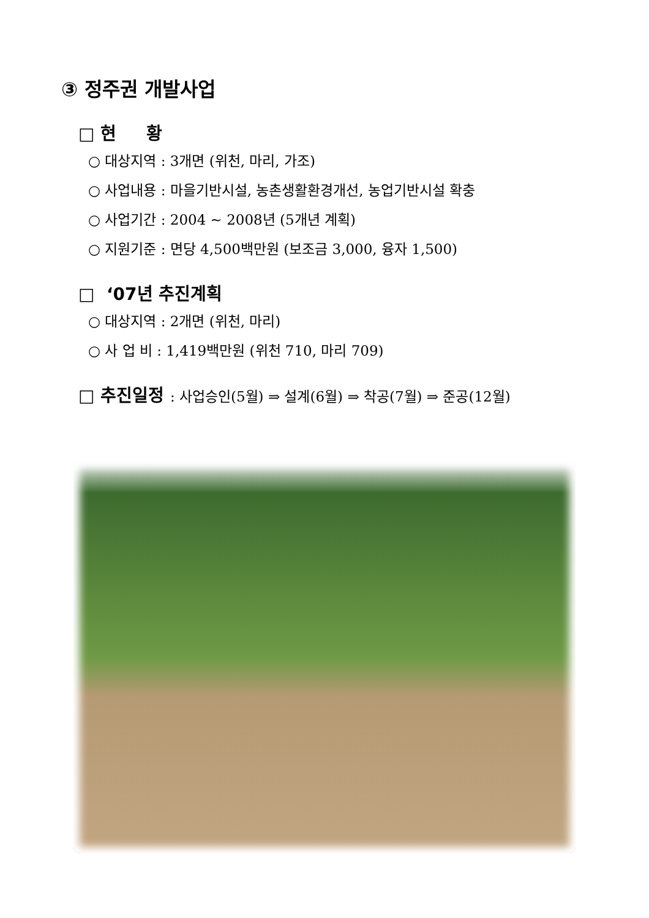③ 정주권 개발사업
□ 현 황
○ 대상지역 : 3개면 (위천, 마리, 가조)
○ 사업내용 : 마을기반시설, 농촌생활환경개선, 농업기반시설 확충
○ 사업기간 : 2004 ~ 2008년 (5개년 계획)
○ 지원기준 : 면당 4,500백만원 (보조금 3,000, 융자 1,500)
□ ‘07년 추진계획
○ 대상지역 : 2개면 (위천, 마리)
○ 사 업 비 : 1,419백만원 (위천 710, 마리 709)
□ 추진일정 : 사업승인(5월) ⇒ 설계(6월) ⇒ 착공(7월) ⇒ 준공(12월)